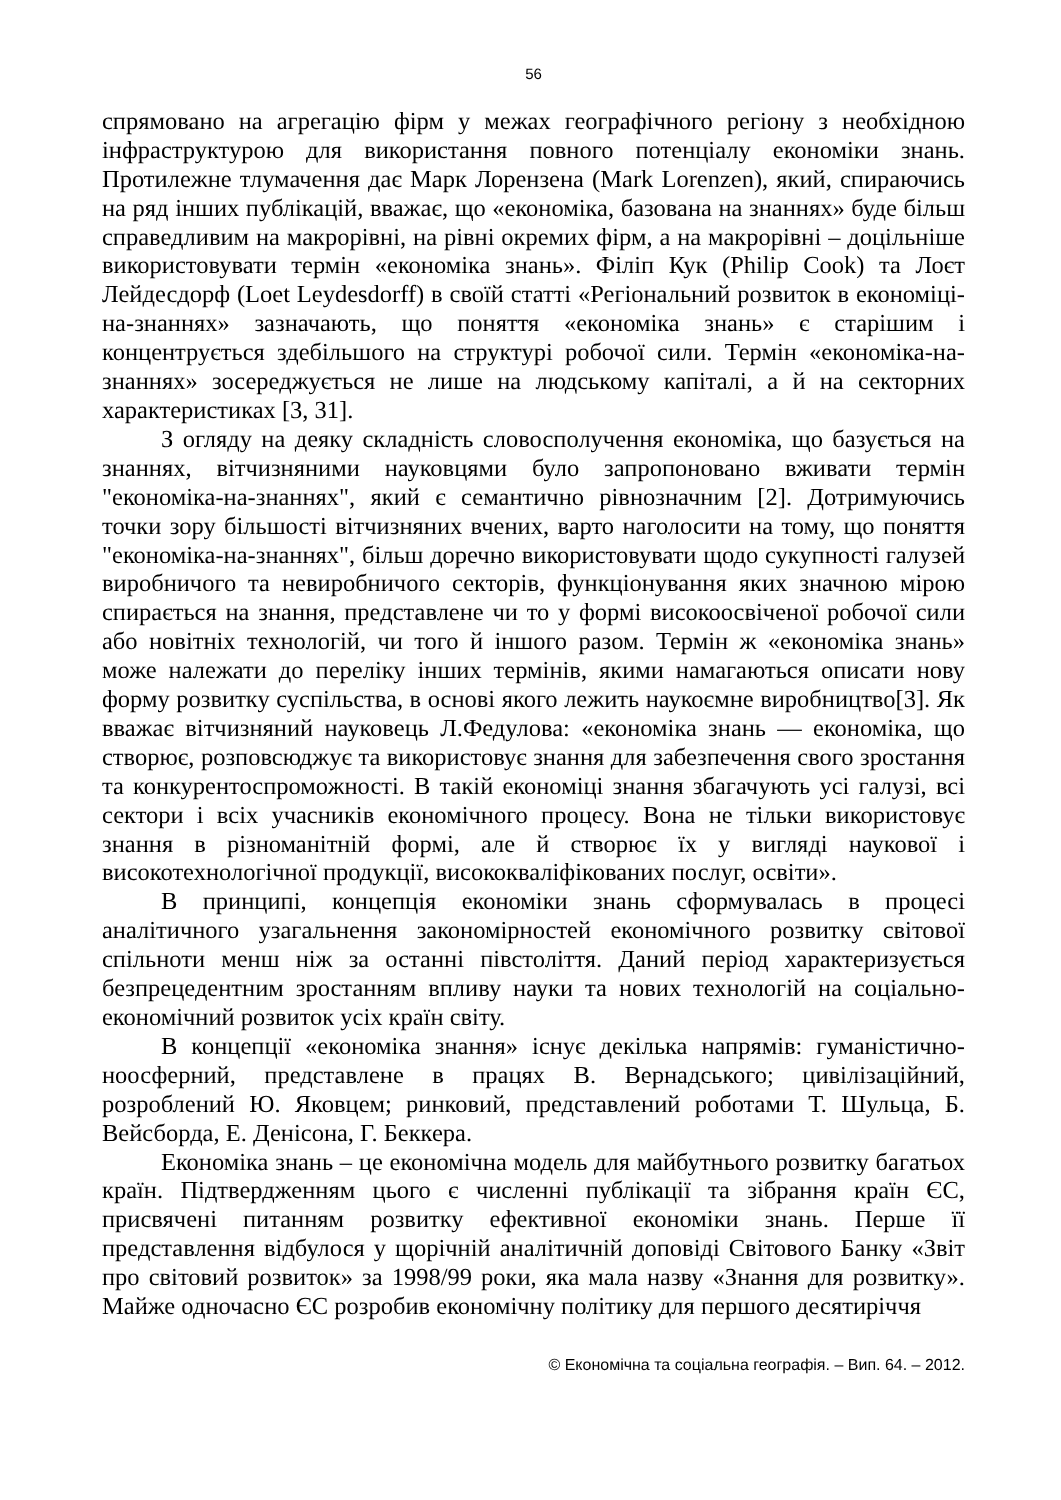56
спрямовано на агрегацію фірм у межах географічного регіону з необхідною інфраструктурою для використання повного потенціалу економіки знань. Протилежне тлумачення дає Марк Лорензена (Mark Lorenzen), який, спираючись на ряд інших публікацій, вважає, що «економіка, базована на знаннях» буде більш справедливим на макрорівні, на рівні окремих фірм, а на макрорівні – доцільніше використовувати термін «економіка знань». Філіп Кук (Philip Cook) та Лоєт Лейдесдорф (Loet Leydesdorff) в своїй статті «Регіональний розвиток в економіці-на-знаннях» зазначають, що поняття «економіка знань» є старішим і концентрується здебільшого на структурі робочої сили. Термін «економіка-на-знаннях» зосереджується не лише на людському капіталі, а й на секторних характеристиках [3, 31].
З огляду на деяку складність словосполучення економіка, що базується на знаннях, вітчизняними науковцями було запропоновано вживати термін "економіка-на-знаннях", який є семантично рівнозначним [2]. Дотримуючись точки зору більшості вітчизняних вчених, варто наголосити на тому, що поняття "економіка-на-знаннях", більш доречно використовувати щодо сукупності галузей виробничого та невиробничого секторів, функціонування яких значною мірою спирається на знання, представлене чи то у формі високоосвіченої робочої сили або новітніх технологій, чи того й іншого разом. Термін ж «економіка знань» може належати до переліку інших термінів, якими намагаються описати нову форму розвитку суспільства, в основі якого лежить наукоємне виробництво[3]. Як вважає вітчизняний науковець Л.Федулова: «економіка знань — економіка, що створює, розповсюджує та використовує знання для забезпечення свого зростання та конкурентоспроможності. В такій економіці знання збагачують усі галузі, всі сектори і всіх учасників економічного процесу. Вона не тільки використовує знання в різноманітній формі, але й створює їх у вигляді наукової і високотехнологічної продукції, висококваліфікованих послуг, освіти».
В принципі, концепція економіки знань сформувалась в процесі аналітичного узагальнення закономірностей економічного розвитку світової спільноти менш ніж за останні півстоліття. Даний період характеризується безпрецедентним зростанням впливу науки та нових технологій на соціально-економічний розвиток усіх країн світу.
В концепції «економіка знання» існує декілька напрямів: гуманістично-ноосферний, представлене в працях В. Вернадського; цивілізаційний, розроблений Ю. Яковцем; ринковий, представлений роботами Т. Шульца, Б. Вейсборда, Е. Денісона, Г. Беккера.
Економіка знань – це економічна модель для майбутнього розвитку багатьох країн. Підтвердженням цього є численні публікації та зібрання країн ЄС, присвячені питанням розвитку ефективної економіки знань. Перше її представлення відбулося у щорічній аналітичній доповіді Світового Банку «Звіт про світовий розвиток» за 1998/99 роки, яка мала назву «Знання для розвитку». Майже одночасно ЄС розробив економічну політику для першого десятиріччя
© Економічна та соціальна географія. – Вип. 64. – 2012.